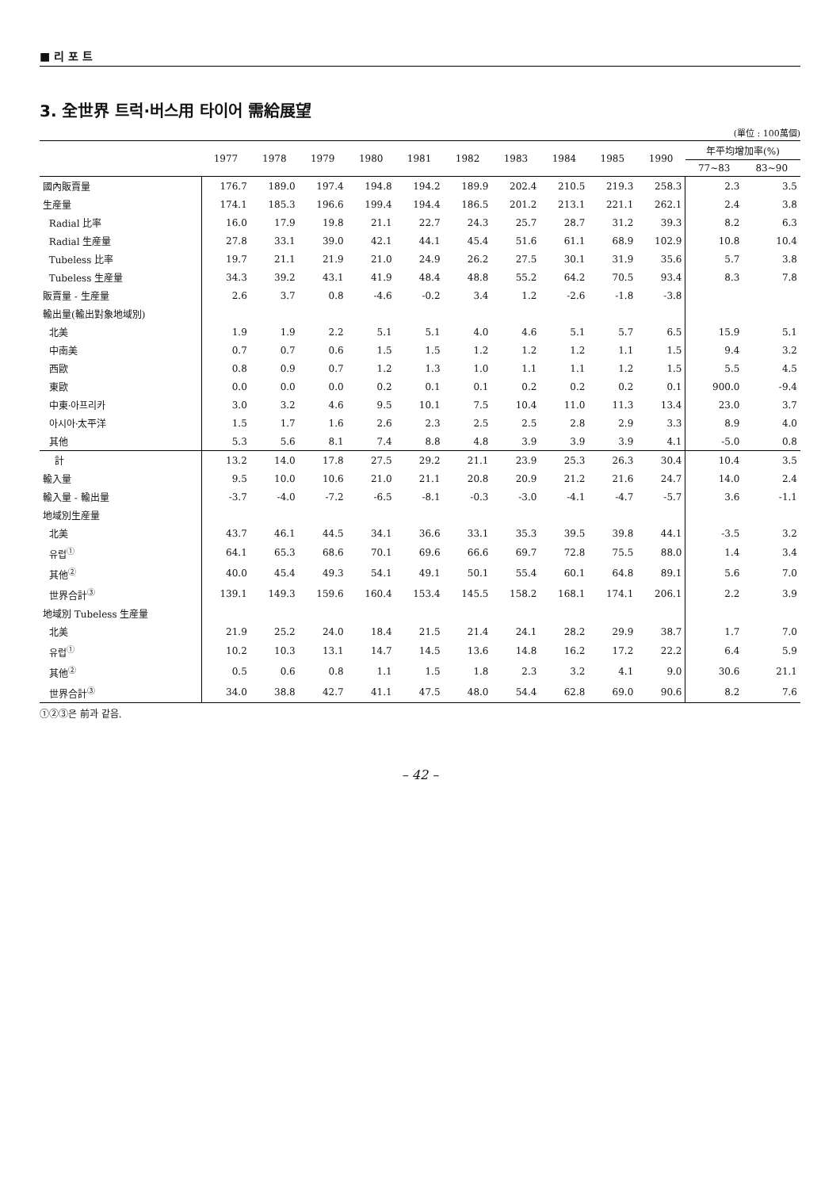■ 리 포 트
3. 全世界 트럭·버스用 타이어 需給展望
(單位 : 100萬個)
| | 1977 | 1978 | 1979 | 1980 | 1981 | 1982 | 1983 | 1984 | 1985 | 1990 | 年平均增加率(%) | |
| --- | --- | --- | --- | --- | --- | --- | --- | --- | --- | --- | --- | --- |
| | | | | | | | | | | | 77~83 | 83~90 |
| 國內販賣量 | 176.7 | 189.0 | 197.4 | 194.8 | 194.2 | 189.9 | 202.4 | 210.5 | 219.3 | 258.3 | 2.3 | 3.5 |
| 生産量 | 174.1 | 185.3 | 196.6 | 199.4 | 194.4 | 186.5 | 201.2 | 213.1 | 221.1 | 262.1 | 2.4 | 3.8 |
| Radial 比率 | 16.0 | 17.9 | 19.8 | 21.1 | 22.7 | 24.3 | 25.7 | 28.7 | 31.2 | 39.3 | 8.2 | 6.3 |
| Radial 生産量 | 27.8 | 33.1 | 39.0 | 42.1 | 44.1 | 45.4 | 51.6 | 61.1 | 68.9 | 102.9 | 10.8 | 10.4 |
| Tubeless 比率 | 19.7 | 21.1 | 21.9 | 21.0 | 24.9 | 26.2 | 27.5 | 30.1 | 31.9 | 35.6 | 5.7 | 3.8 |
| Tubeless 生産量 | 34.3 | 39.2 | 43.1 | 41.9 | 48.4 | 48.8 | 55.2 | 64.2 | 70.5 | 93.4 | 8.3 | 7.8 |
| 販賣量 - 生産量 | 2.6 | 3.7 | 0.8 | -4.6 | -0.2 | 3.4 | 1.2 | -2.6 | -1.8 | -3.8 | | |
| 輸出量(輸出對象地域別) | | | | | | | | | | | | |
| 北美 | 1.9 | 1.9 | 2.2 | 5.1 | 5.1 | 4.0 | 4.6 | 5.1 | 5.7 | 6.5 | 15.9 | 5.1 |
| 中南美 | 0.7 | 0.7 | 0.6 | 1.5 | 1.5 | 1.2 | 1.2 | 1.2 | 1.1 | 1.5 | 9.4 | 3.2 |
| 西歐 | 0.8 | 0.9 | 0.7 | 1.2 | 1.3 | 1.0 | 1.1 | 1.1 | 1.2 | 1.5 | 5.5 | 4.5 |
| 東歐 | 0.0 | 0.0 | 0.0 | 0.2 | 0.1 | 0.1 | 0.2 | 0.2 | 0.2 | 0.1 | 900.0 | -9.4 |
| 中東·아프리카 | 3.0 | 3.2 | 4.6 | 9.5 | 10.1 | 7.5 | 10.4 | 11.0 | 11.3 | 13.4 | 23.0 | 3.7 |
| 아시아·太平洋 | 1.5 | 1.7 | 1.6 | 2.6 | 2.3 | 2.5 | 2.5 | 2.8 | 2.9 | 3.3 | 8.9 | 4.0 |
| 其他 | 5.3 | 5.6 | 8.1 | 7.4 | 8.8 | 4.8 | 3.9 | 3.9 | 3.9 | 4.1 | -5.0 | 0.8 |
| 計 | 13.2 | 14.0 | 17.8 | 27.5 | 29.2 | 21.1 | 23.9 | 25.3 | 26.3 | 30.4 | 10.4 | 3.5 |
| 輸入量 | 9.5 | 10.0 | 10.6 | 21.0 | 21.1 | 20.8 | 20.9 | 21.2 | 21.6 | 24.7 | 14.0 | 2.4 |
| 輸入量 - 輸出量 | -3.7 | -4.0 | -7.2 | -6.5 | -8.1 | -0.3 | -3.0 | -4.1 | -4.7 | -5.7 | 3.6 | -1.1 |
| 地域別生産量 | | | | | | | | | | | | |
| 北美 | 43.7 | 46.1 | 44.5 | 34.1 | 36.6 | 33.1 | 35.3 | 39.5 | 39.8 | 44.1 | -3.5 | 3.2 |
| 유럽<sup>①</sup> | 64.1 | 65.3 | 68.6 | 70.1 | 69.6 | 66.6 | 69.7 | 72.8 | 75.5 | 88.0 | 1.4 | 3.4 |
| 其他<sup>②</sup> | 40.0 | 45.4 | 49.3 | 54.1 | 49.1 | 50.1 | 55.4 | 60.1 | 64.8 | 89.1 | 5.6 | 7.0 |
| 世界合計<sup>③</sup> | 139.1 | 149.3 | 159.6 | 160.4 | 153.4 | 145.5 | 158.2 | 168.1 | 174.1 | 206.1 | 2.2 | 3.9 |
| 地域別 Tubeless 生産量 | | | | | | | | | | | | |
| 北美 | 21.9 | 25.2 | 24.0 | 18.4 | 21.5 | 21.4 | 24.1 | 28.2 | 29.9 | 38.7 | 1.7 | 7.0 |
| 유럽<sup>①</sup> | 10.2 | 10.3 | 13.1 | 14.7 | 14.5 | 13.6 | 14.8 | 16.2 | 17.2 | 22.2 | 6.4 | 5.9 |
| 其他<sup>②</sup> | 0.5 | 0.6 | 0.8 | 1.1 | 1.5 | 1.8 | 2.3 | 3.2 | 4.1 | 9.0 | 30.6 | 21.1 |
| 世界合計<sup>③</sup> | 34.0 | 38.8 | 42.7 | 41.1 | 47.5 | 48.0 | 54.4 | 62.8 | 69.0 | 90.6 | 8.2 | 7.6 |
①②③은 前과 같음.
– 42 –